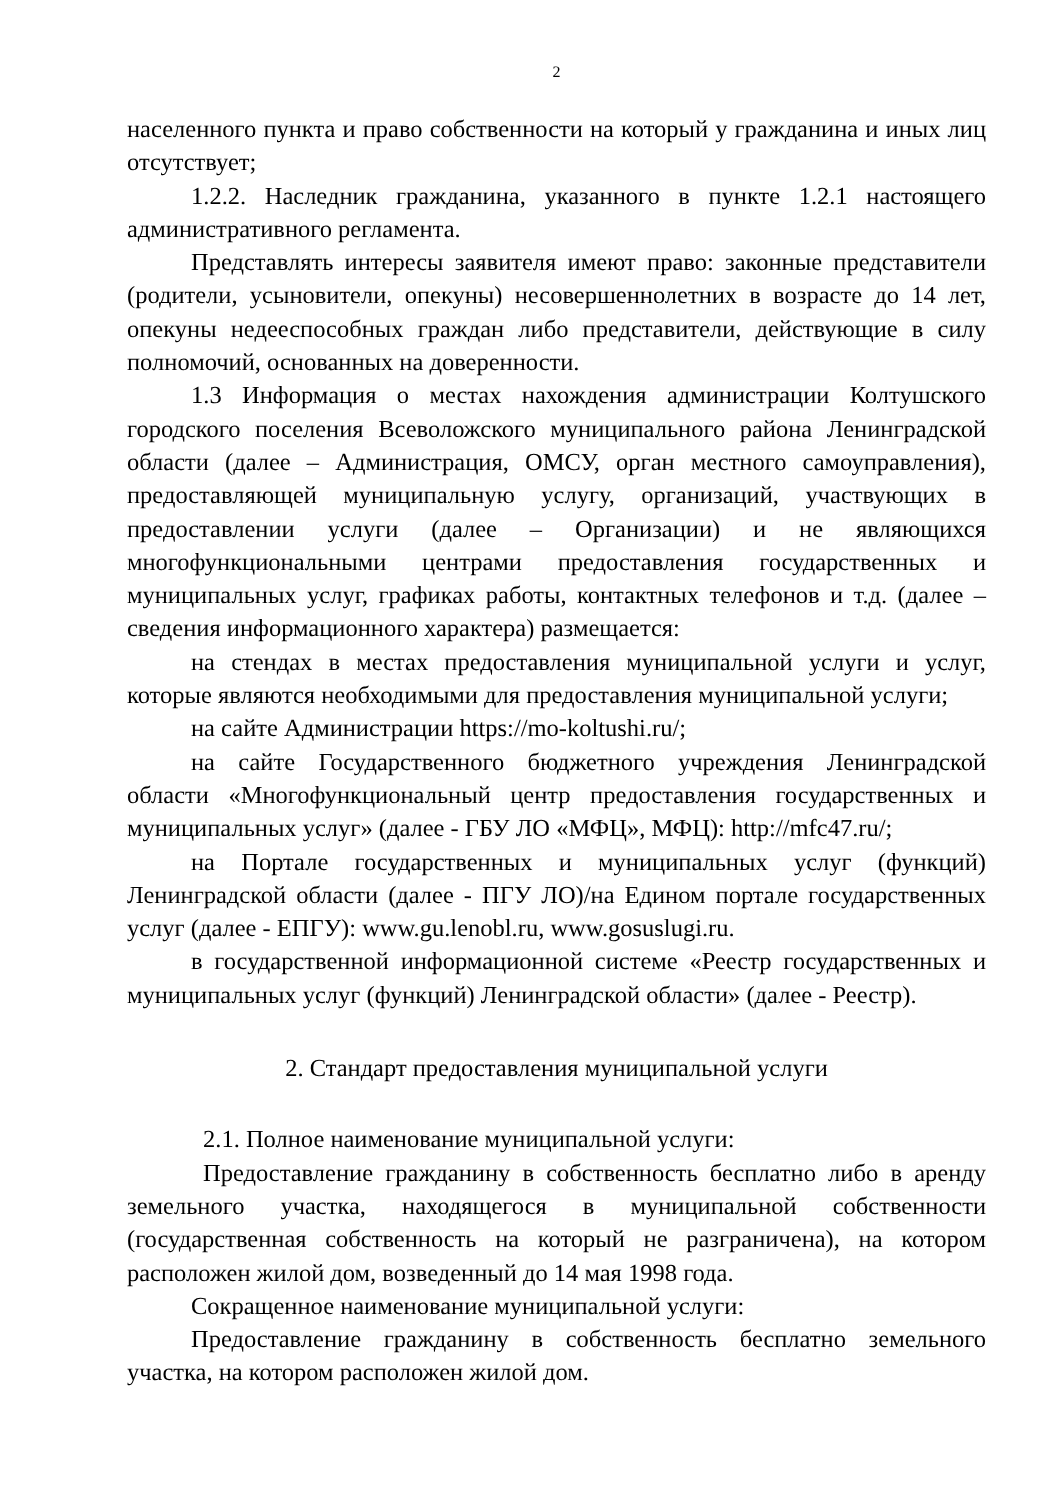2
населенного пункта и право собственности на который у гражданина и иных лиц отсутствует;
1.2.2. Наследник гражданина, указанного в пункте 1.2.1 настоящего административного регламента.
Представлять интересы заявителя имеют право: законные представители (родители, усыновители, опекуны) несовершеннолетних в возрасте до 14 лет, опекуны недееспособных граждан либо представители, действующие в силу полномочий, основанных на доверенности.
1.3 Информация о местах нахождения администрации Колтушского городского поселения Всеволожского муниципального района Ленинградской области (далее – Администрация, ОМСУ, орган местного самоуправления), предоставляющей муниципальную услугу, организаций, участвующих в предоставлении услуги (далее – Организации) и не являющихся многофункциональными центрами предоставления государственных и муниципальных услуг, графиках работы, контактных телефонов и т.д. (далее – сведения информационного характера) размещается:
на стендах в местах предоставления муниципальной услуги и услуг, которые являются необходимыми для предоставления муниципальной услуги;
на сайте Администрации https://mo-koltushi.ru/;
на сайте Государственного бюджетного учреждения Ленинградской области «Многофункциональный центр предоставления государственных и муниципальных услуг» (далее - ГБУ ЛО «МФЦ», МФЦ): http://mfc47.ru/;
на Портале государственных и муниципальных услуг (функций) Ленинградской области (далее - ПГУ ЛО)/на Едином портале государственных услуг (далее - ЕПГУ): www.gu.lenobl.ru, www.gosuslugi.ru.
в государственной информационной системе «Реестр государственных и муниципальных услуг (функций) Ленинградской области» (далее - Реестр).
2. Стандарт предоставления муниципальной услуги
2.1. Полное наименование муниципальной услуги:
Предоставление гражданину в собственность бесплатно либо в аренду земельного участка, находящегося в муниципальной собственности (государственная собственность на который не разграничена), на котором расположен жилой дом, возведенный до 14 мая 1998 года.
Сокращенное наименование муниципальной услуги:
Предоставление гражданину в собственность бесплатно земельного участка, на котором расположен жилой дом.